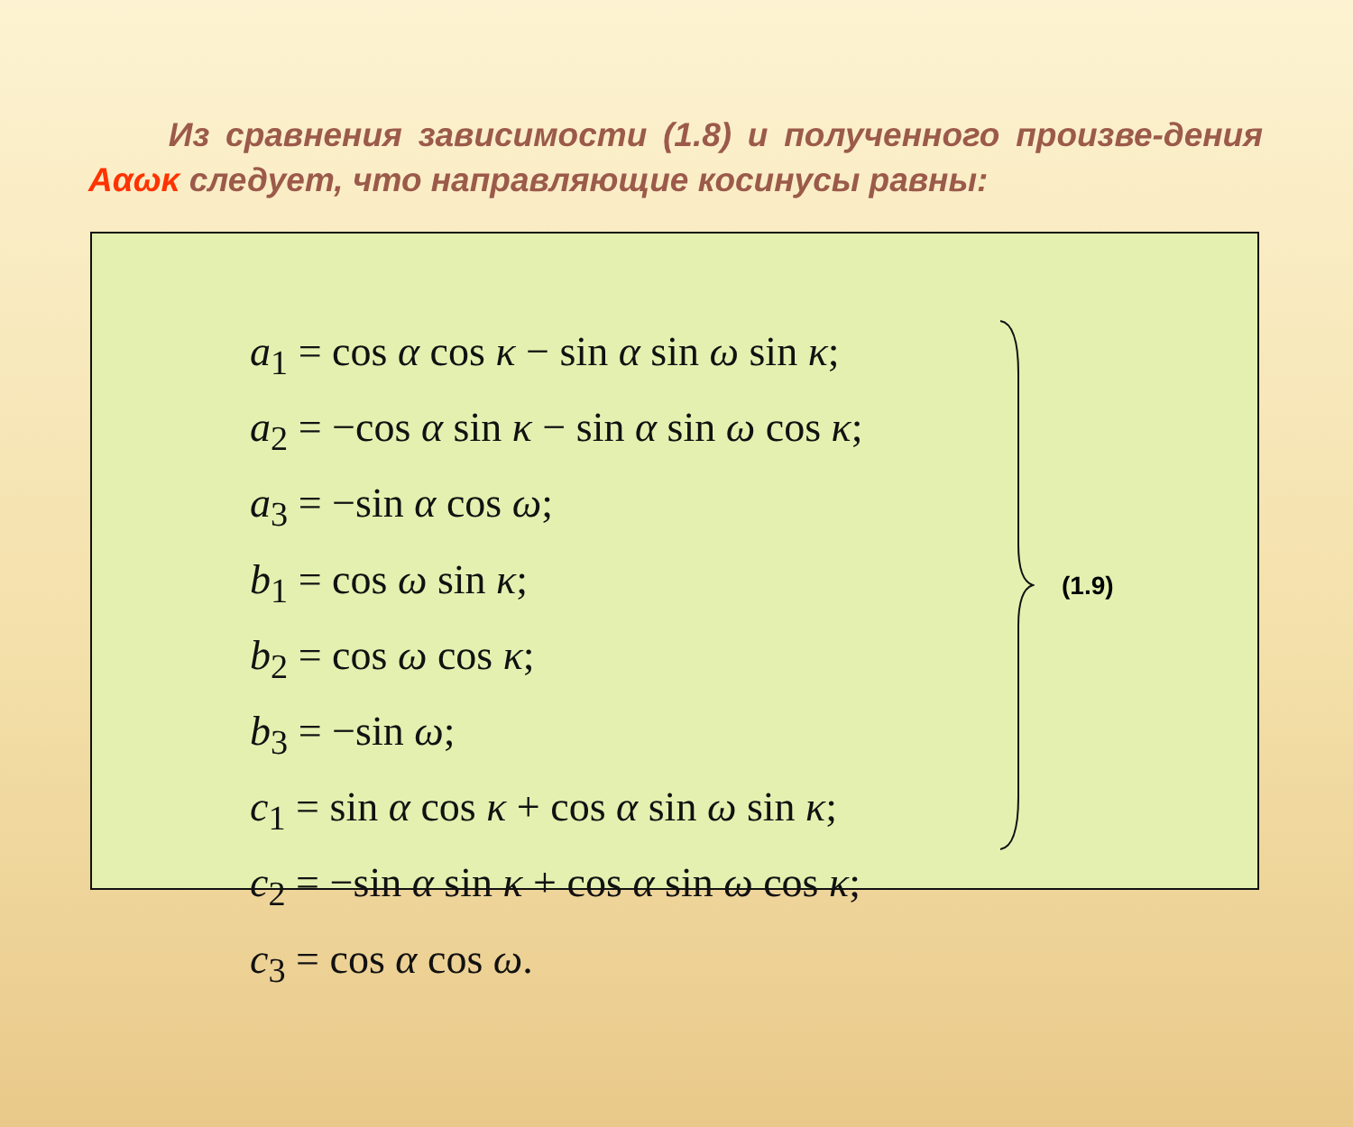Из сравнения зависимости (1.8) и полученного произве-дения Aαωκ следует, что направляющие косинусы равны:
a<sub>1</sub> = cos α cos κ − sin α sin ω sin κ;
a<sub>2</sub> = −cos α sin κ − sin α sin ω cos κ;
a<sub>3</sub> = −sin α cos ω;
b<sub>1</sub> = cos ω sin κ;
b<sub>2</sub> = cos ω cos κ;
b<sub>3</sub> = −sin ω;
c<sub>1</sub> = sin α cos κ + cos α sin ω sin κ;
c<sub>2</sub> = −sin α sin κ + cos α sin ω cos κ;
c<sub>3</sub> = cos α cos ω.
(1.9)